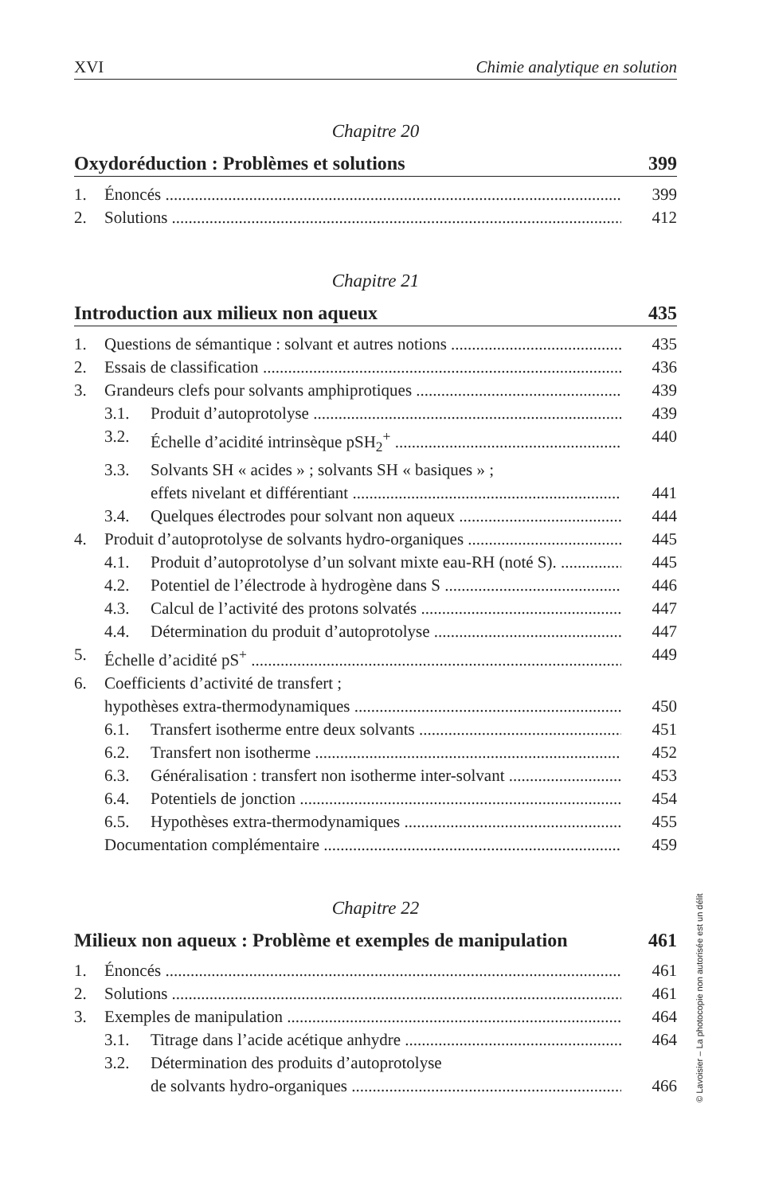XVI Chimie analytique en solution
Chapitre 20
Oxydoréduction : Problèmes et solutions 399
1. Énoncés 399
2. Solutions 412
Chapitre 21
Introduction aux milieux non aqueux 435
1. Questions de sémantique : solvant et autres notions 435
2. Essais de classification 436
3. Grandeurs clefs pour solvants amphiprotiques 439
3.1. Produit d’autoprotolyse 439
3.2. Échelle d’acidité intrinsèque pSH<sub>2</sub><sup>+</sup> 440
3.3. Solvants SH « acides » ; solvants SH « basiques » ;
effets nivelant et différentiant 441
3.4. Quelques électrodes pour solvant non aqueux 444
4. Produit d’autoprotolyse de solvants hydro-organiques 445
4.1. Produit d’autoprotolyse d’un solvant mixte eau-RH (noté S). 445
4.2. Potentiel de l’électrode à hydrogène dans S 446
4.3. Calcul de l’activité des protons solvatés 447
4.4. Détermination du produit d’autoprotolyse 447
5. Échelle d’acidité pS<sup>+</sup> 449
6. Coefficients d’activité de transfert ;
hypothèses extra-thermodynamiques 450
6.1. Transfert isotherme entre deux solvants 451
6.2. Transfert non isotherme 452
6.3. Généralisation : transfert non isotherme inter-solvant 453
6.4. Potentiels de jonction 454
6.5. Hypothèses extra-thermodynamiques 455
Documentation complémentaire 459
Chapitre 22
Milieux non aqueux : Problème et exemples de manipulation 461
1. Énoncés 461
2. Solutions 461
3. Exemples de manipulation 464
3.1. Titrage dans l’acide acétique anhydre 464
3.2. Détermination des produits d’autoprotolyse
de solvants hydro-organiques 466
© Lavoisier – La photocopie non autorisée est un délit